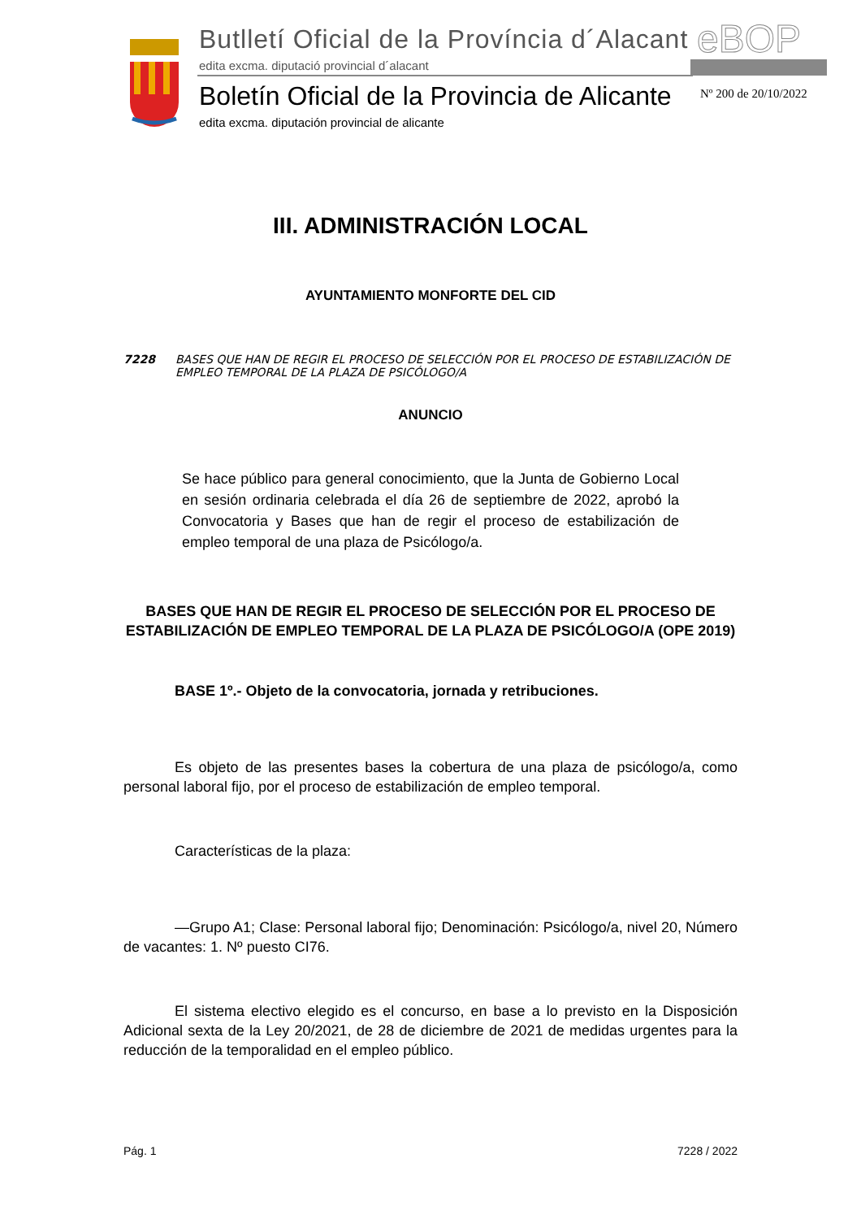Butlletí Oficial de la Província d´Alacant
edita excma. diputació provincial d´alacant
eBOP
Boletín Oficial de la Provincia de Alicante
edita excma. diputación provincial de alicante
Nº 200 de 20/10/2022
III. ADMINISTRACIÓN LOCAL
AYUNTAMIENTO MONFORTE DEL CID
7228 BASES QUE HAN DE REGIR EL PROCESO DE SELECCIÓN POR EL PROCESO DE ESTABILIZACIÓN DE EMPLEO TEMPORAL DE LA PLAZA DE PSICÓLOGO/A
ANUNCIO
Se hace público para general conocimiento, que la Junta de Gobierno Local en sesión ordinaria celebrada el día 26 de septiembre de 2022, aprobó la Convocatoria y Bases que han de regir el proceso de estabilización de empleo temporal de una plaza de Psicólogo/a.
BASES QUE HAN DE REGIR EL PROCESO DE SELECCIÓN POR EL PROCESO DE ESTABILIZACIÓN DE EMPLEO TEMPORAL DE LA PLAZA DE PSICÓLOGO/A (OPE 2019)
BASE 1º.- Objeto de la convocatoria, jornada y retribuciones.
Es objeto de las presentes bases la cobertura de una plaza de psicólogo/a, como personal laboral fijo, por el proceso de estabilización de empleo temporal.
Características de la plaza:
—Grupo A1; Clase: Personal laboral fijo; Denominación: Psicólogo/a, nivel 20, Número de vacantes: 1. Nº puesto CI76.
El sistema electivo elegido es el concurso, en base a lo previsto en la Disposición Adicional sexta de la Ley 20/2021, de 28 de diciembre de 2021 de medidas urgentes para la reducción de la temporalidad en el empleo público.
Pág. 1 7228 / 2022